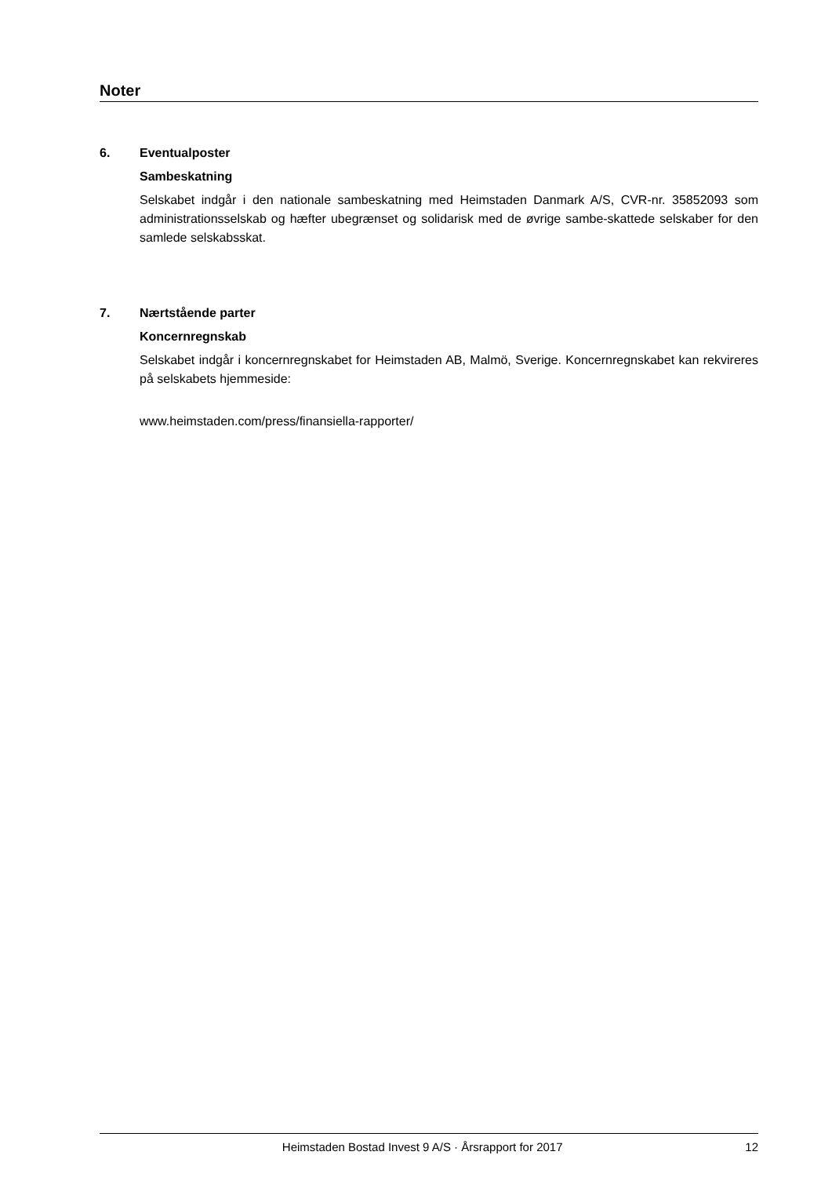Noter
6. Eventualposter
Sambeskatning
Selskabet indgår i den nationale sambeskatning med Heimstaden Danmark A/S, CVR-nr. 35852093 som administrationsselskab og hæfter ubegrænset og solidarisk med de øvrige sambe-skattede selskaber for den samlede selskabsskat.
7. Nærtstående parter
Koncernregnskab
Selskabet indgår i koncernregnskabet for Heimstaden AB, Malmö, Sverige. Koncernregnskabet kan rekvireres på selskabets hjemmeside:
www.heimstaden.com/press/finansiella-rapporter/
Heimstaden Bostad Invest 9 A/S · Årsrapport for 2017 12